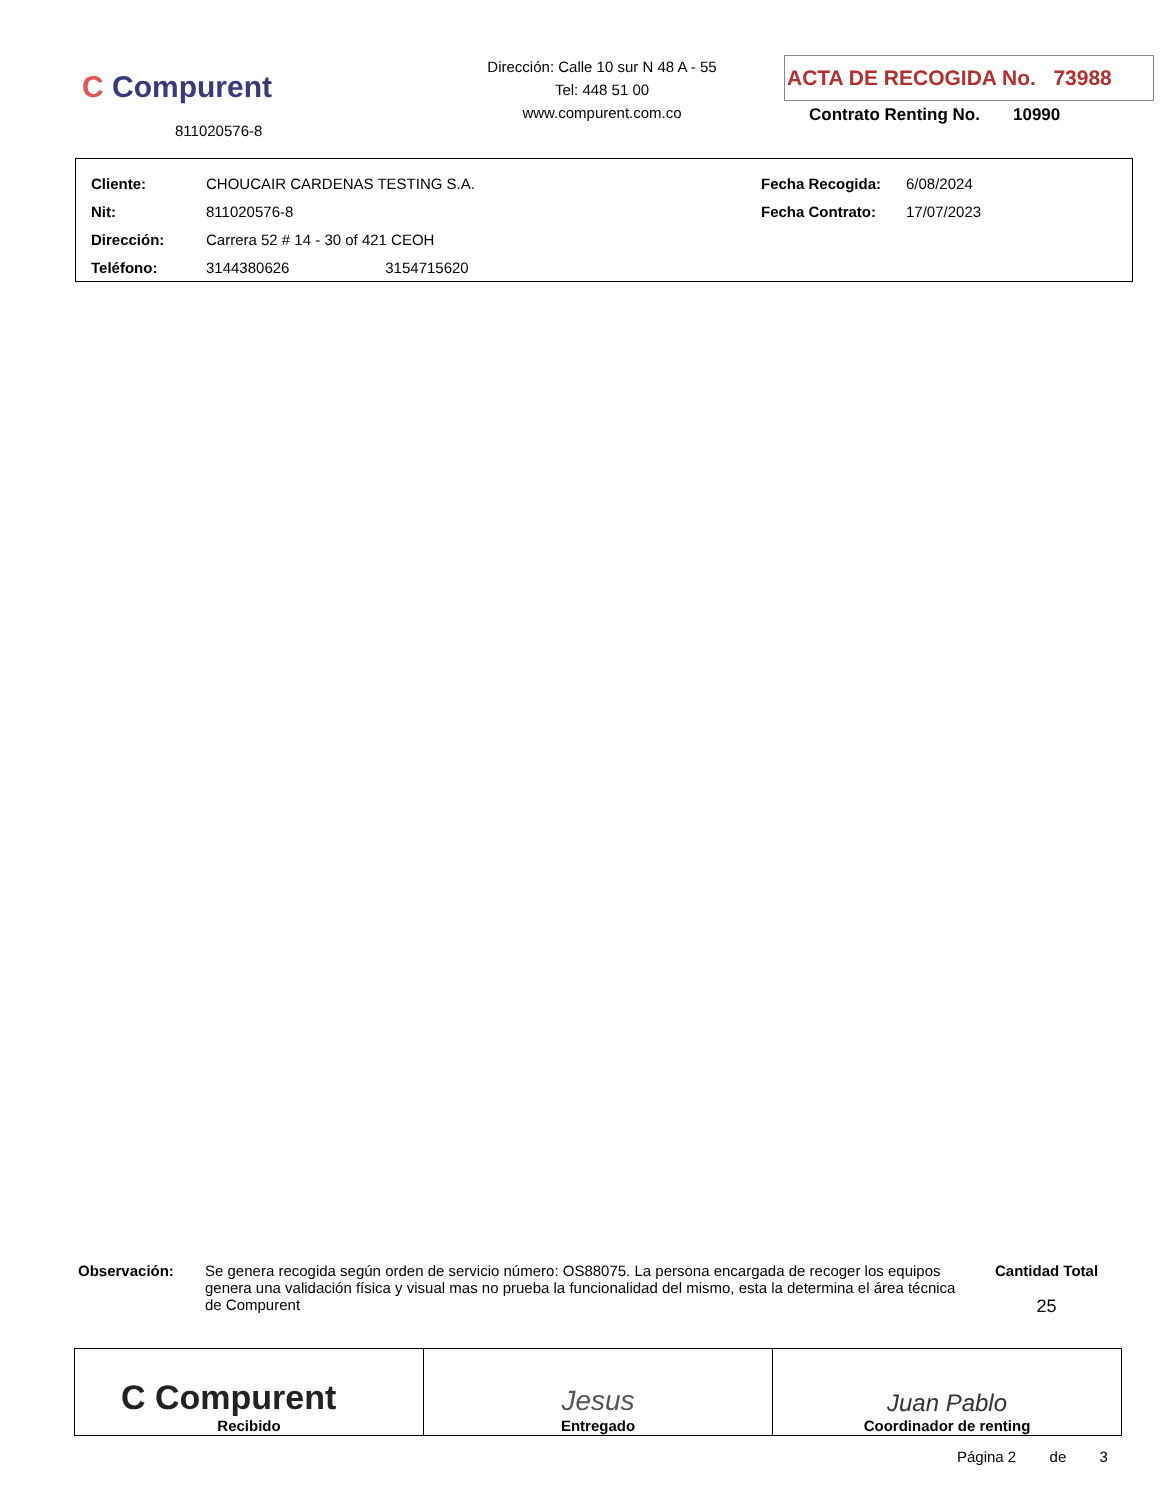C Compurent
811020576-8
Dirección: Calle 10 sur N 48 A - 55
Tel: 448 51 00
www.compurent.com.co
ACTA DE RECOGIDA No. 73988
Contrato Renting No. 10990
| Cliente: | CHOUCAIR CARDENAS TESTING S.A. | Fecha Recogida: | 6/08/2024 |
| Nit: | 811020576-8 | Fecha Contrato: | 17/07/2023 |
| Dirección: | Carrera 52 # 14 - 30 of 421 CEOH | | |
| Teléfono: | 3144380626 3154715620 | | |
Observación: Se genera recogida según orden de servicio número: OS88075. La persona encargada de recoger los equipos genera una validación física y visual mas no prueba la funcionalidad del mismo, esta la determina el área técnica de Compurent
Cantidad Total
25
| C Compurent Recibido | Jesus Entregado | Juan Pablo Coordinador de renting |
Página 2 de 3